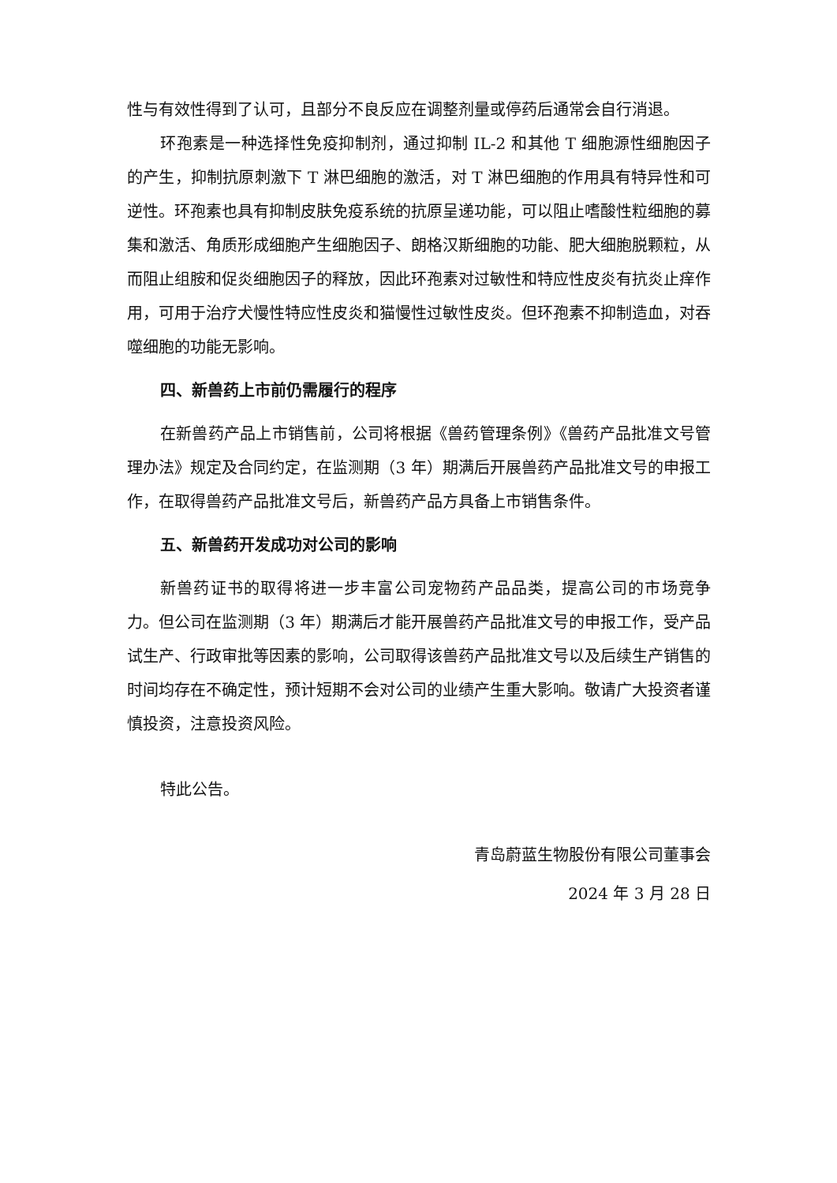性与有效性得到了认可，且部分不良反应在调整剂量或停药后通常会自行消退。
环孢素是一种选择性免疫抑制剂，通过抑制 IL-2 和其他 T 细胞源性细胞因子的产生，抑制抗原刺激下 T 淋巴细胞的激活，对 T 淋巴细胞的作用具有特异性和可逆性。环孢素也具有抑制皮肤免疫系统的抗原呈递功能，可以阻止嗜酸性粒细胞的募集和激活、角质形成细胞产生细胞因子、朗格汉斯细胞的功能、肥大细胞脱颗粒，从而阻止组胺和促炎细胞因子的释放，因此环孢素对过敏性和特应性皮炎有抗炎止痒作用，可用于治疗犬慢性特应性皮炎和猫慢性过敏性皮炎。但环孢素不抑制造血，对吞噬细胞的功能无影响。
四、新兽药上市前仍需履行的程序
在新兽药产品上市销售前，公司将根据《兽药管理条例》《兽药产品批准文号管理办法》规定及合同约定，在监测期（3 年）期满后开展兽药产品批准文号的申报工作，在取得兽药产品批准文号后，新兽药产品方具备上市销售条件。
五、新兽药开发成功对公司的影响
新兽药证书的取得将进一步丰富公司宠物药产品品类，提高公司的市场竞争力。但公司在监测期（3 年）期满后才能开展兽药产品批准文号的申报工作，受产品试生产、行政审批等因素的影响，公司取得该兽药产品批准文号以及后续生产销售的时间均存在不确定性，预计短期不会对公司的业绩产生重大影响。敬请广大投资者谨慎投资，注意投资风险。
特此公告。
青岛蔚蓝生物股份有限公司董事会
2024 年 3 月 28 日